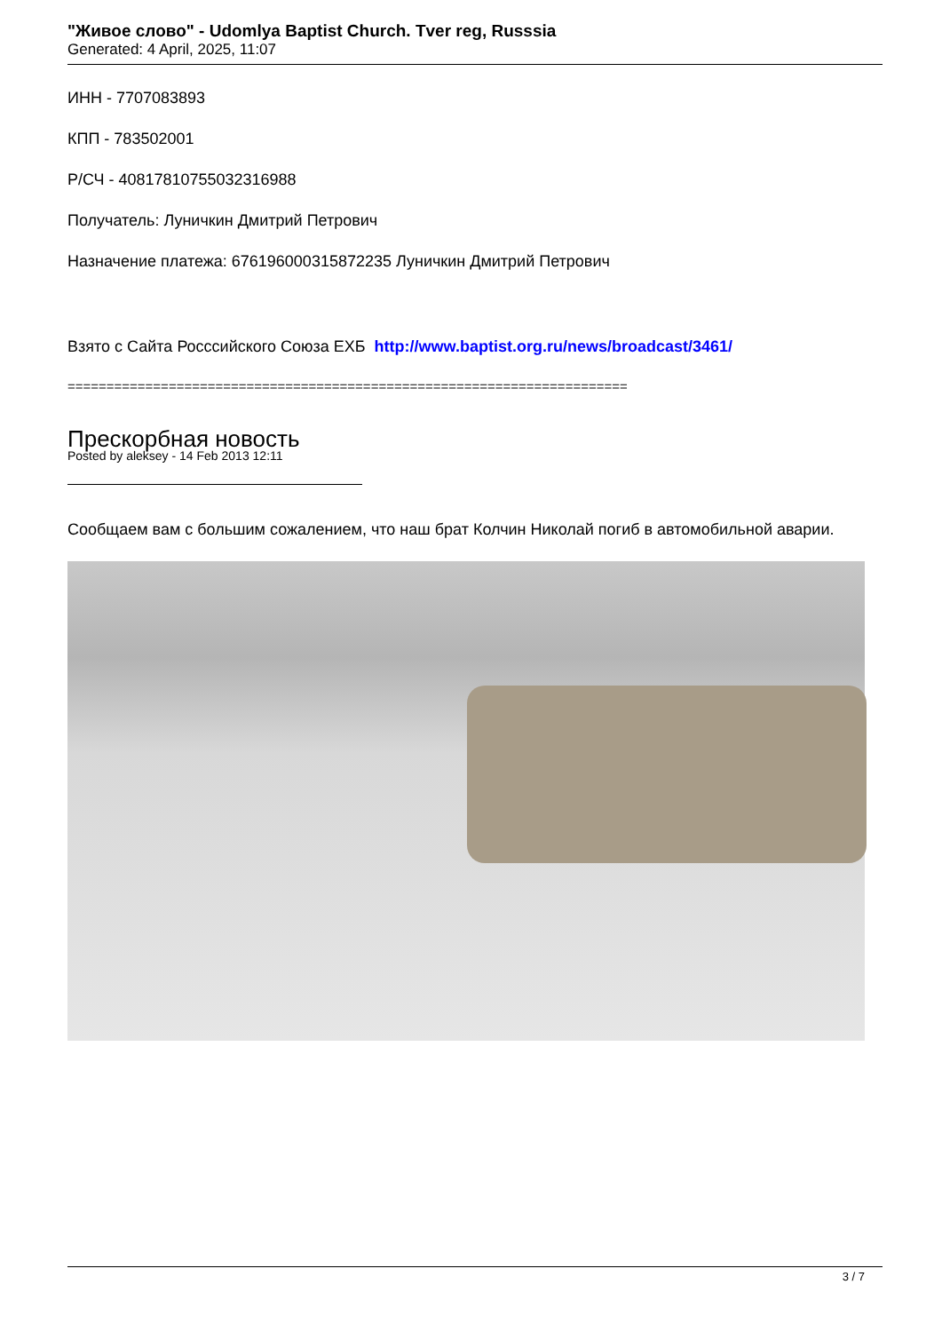"Живое слово" - Udomlya Baptist Church. Tver reg, Russsia
Generated: 4 April, 2025, 11:07
ИНН - 7707083893
КПП - 783502001
Р/СЧ - 40817810755032316988
Получатель: Луничкин Дмитрий Петрович
Назначение платежа: 676196000315872235 Луничкин Дмитрий Петрович
Взято с Сайта Росссийского Союза ЕХБ http://www.baptist.org.ru/news/broadcast/3461/
========================================================================
Прескорбная новость
Posted by aleksey - 14 Feb 2013 12:11
Сообщаем вам с большим сожалением, что наш брат Колчин Николай погиб в автомобильной аварии.
3 / 7